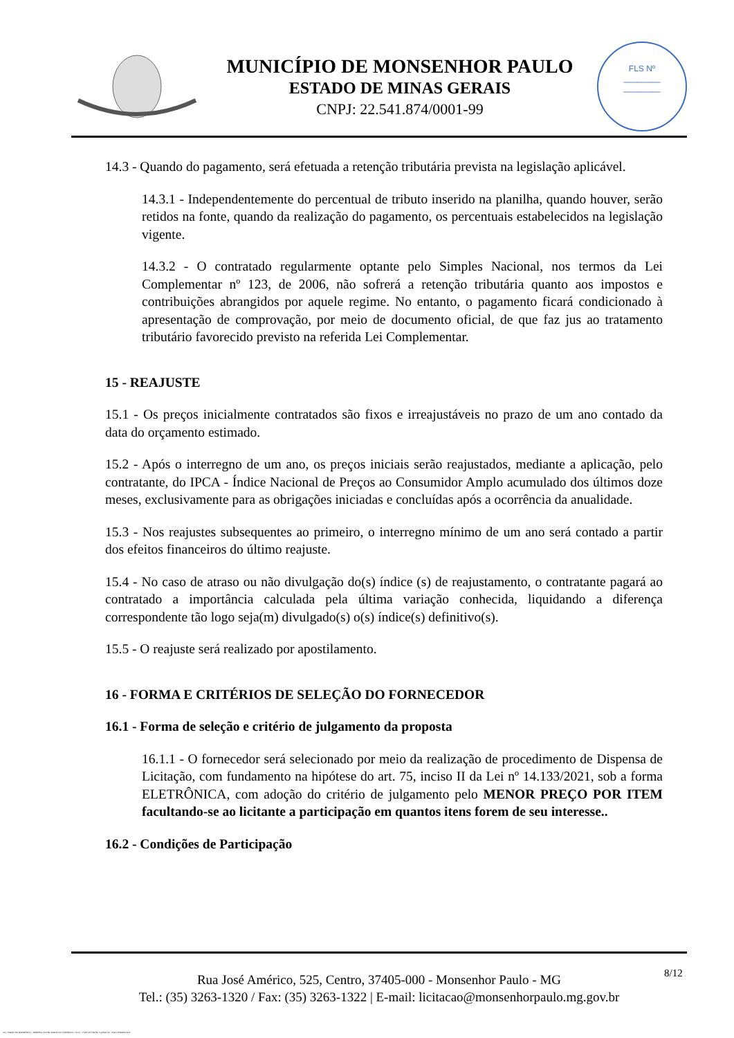MUNICÍPIO DE MONSENHOR PAULO
ESTADO DE MINAS GERAIS
CNPJ: 22.541.874/0001-99
FLS Nº
________
________
14.3 - Quando do pagamento, será efetuada a retenção tributária prevista na legislação aplicável.
14.3.1 - Independentemente do percentual de tributo inserido na planilha, quando houver, serão retidos na fonte, quando da realização do pagamento, os percentuais estabelecidos na legislação vigente.
14.3.2 - O contratado regularmente optante pelo Simples Nacional, nos termos da Lei Complementar nº 123, de 2006, não sofrerá a retenção tributária quanto aos impostos e contribuições abrangidos por aquele regime. No entanto, o pagamento ficará condicionado à apresentação de comprovação, por meio de documento oficial, de que faz jus ao tratamento tributário favorecido previsto na referida Lei Complementar.
15 - REAJUSTE
15.1 - Os preços inicialmente contratados são fixos e irreajustáveis no prazo de um ano contado da data do orçamento estimado.
15.2 - Após o interregno de um ano, os preços iniciais serão reajustados, mediante a aplicação, pelo contratante, do IPCA - Índice Nacional de Preços ao Consumidor Amplo acumulado dos últimos doze meses, exclusivamente para as obrigações iniciadas e concluídas após a ocorrência da anualidade.
15.3 - Nos reajustes subsequentes ao primeiro, o interregno mínimo de um ano será contado a partir dos efeitos financeiros do último reajuste.
15.4 - No caso de atraso ou não divulgação do(s) índice (s) de reajustamento, o contratante pagará ao contratado a importância calculada pela última variação conhecida, liquidando a diferença correspondente tão logo seja(m) divulgado(s) o(s) índice(s) definitivo(s).
15.5 - O reajuste será realizado por apostilamento.
16 - FORMA E CRITÉRIOS DE SELEÇÃO DO FORNECEDOR
16.1 - Forma de seleção e critério de julgamento da proposta
16.1.1 - O fornecedor será selecionado por meio da realização de procedimento de Dispensa de Licitação, com fundamento na hipótese do art. 75, inciso II da Lei nº 14.133/2021, sob a forma ELETRÔNICA, com adoção do critério de julgamento pelo MENOR PREÇO POR ITEM facultando-se ao licitante a participação em quantos itens forem de seu interesse..
16.2 - Condições de Participação
Rua José Américo, 525, Centro, 37405-000 - Monsenhor Paulo - MG
Tel.: (35) 3263-1320 / Fax: (35) 3263-1322 | E-mail: licitacao@monsenhorpaulo.mg.gov.br
8/12
784 - TERMO DE REFERÊNCIA - DISPENSA ELETR. SERVIÇOS CONTÍNUOS - NLLC - CÓPIA DO TR DE AQUISIÇÃO - PARA TERMINAR D